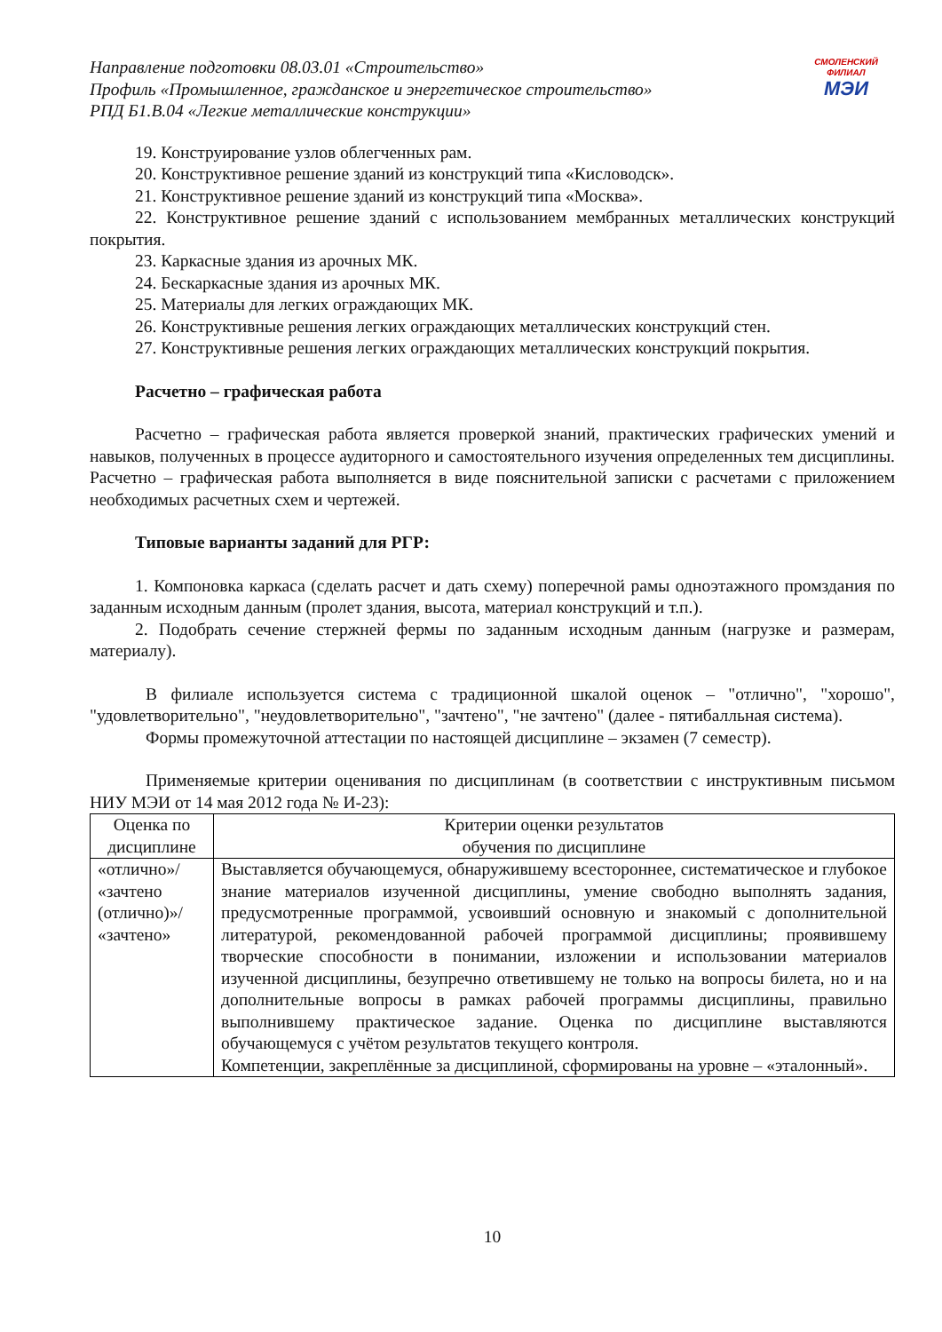Направление подготовки 08.03.01 «Строительство»
Профиль «Промышленное, гражданское и энергетическое строительство»
РПД Б1.В.04 «Легкие металлические конструкции»
СМОЛЕНСКИЙ
ФИЛИАЛ
МЭИ
19. Конструирование узлов облегченных рам.
20. Конструктивное решение зданий из конструкций типа «Кисловодск».
21. Конструктивное решение зданий из конструкций типа «Москва».
22. Конструктивное решение зданий с использованием мембранных металлических конструкций покрытия.
23. Каркасные здания из арочных МК.
24. Бескаркасные здания из арочных МК.
25. Материалы для легких ограждающих МК.
26. Конструктивные решения легких ограждающих металлических конструкций стен.
27. Конструктивные решения легких ограждающих металлических конструкций покрытия.
Расчетно – графическая работа
Расчетно – графическая работа является проверкой знаний, практических графических умений и навыков, полученных в процессе аудиторного и самостоятельного изучения определенных тем дисциплины. Расчетно – графическая работа выполняется в виде пояснительной записки с расчетами с приложением необходимых расчетных схем и чертежей.
Типовые варианты заданий для РГР:
1. Компоновка каркаса (сделать расчет и дать схему) поперечной рамы одноэтажного промздания по заданным исходным данным (пролет здания, высота, материал конструкций и т.п.).
2. Подобрать сечение стержней фермы по заданным исходным данным (нагрузке и размерам, материалу).
В филиале используется система с традиционной шкалой оценок – "отлично", "хорошо", "удовлетворительно", "неудовлетворительно", "зачтено", "не зачтено" (далее - пятибалльная система).
Формы промежуточной аттестации по настоящей дисциплине – экзамен (7 семестр).
Применяемые критерии оценивания по дисциплинам (в соответствии с инструктивным письмом НИУ МЭИ от 14 мая 2012 года № И-23):
| Оценка по дисциплине | Критерии оценки результатов обучения по дисциплине |
| «отлично»/ «зачтено (отлично)»/ «зачтено» | Выставляется обучающемуся, обнаружившему всестороннее, систематическое и глубокое знание материалов изученной дисциплины, умение свободно выполнять задания, предусмотренные программой, усвоивший основную и знакомый с дополнительной литературой, рекомендованной рабочей программой дисциплины; проявившему творческие способности в понимании, изложении и использовании материалов изученной дисциплины, безупречно ответившему не только на вопросы билета, но и на дополнительные вопросы в рамках рабочей программы дисциплины, правильно выполнившему практическое задание. Оценка по дисциплине выставляются обучающемуся с учётом результатов текущего контроля. Компетенции, закреплённые за дисциплиной, сформированы на уровне – «эталонный». |
10